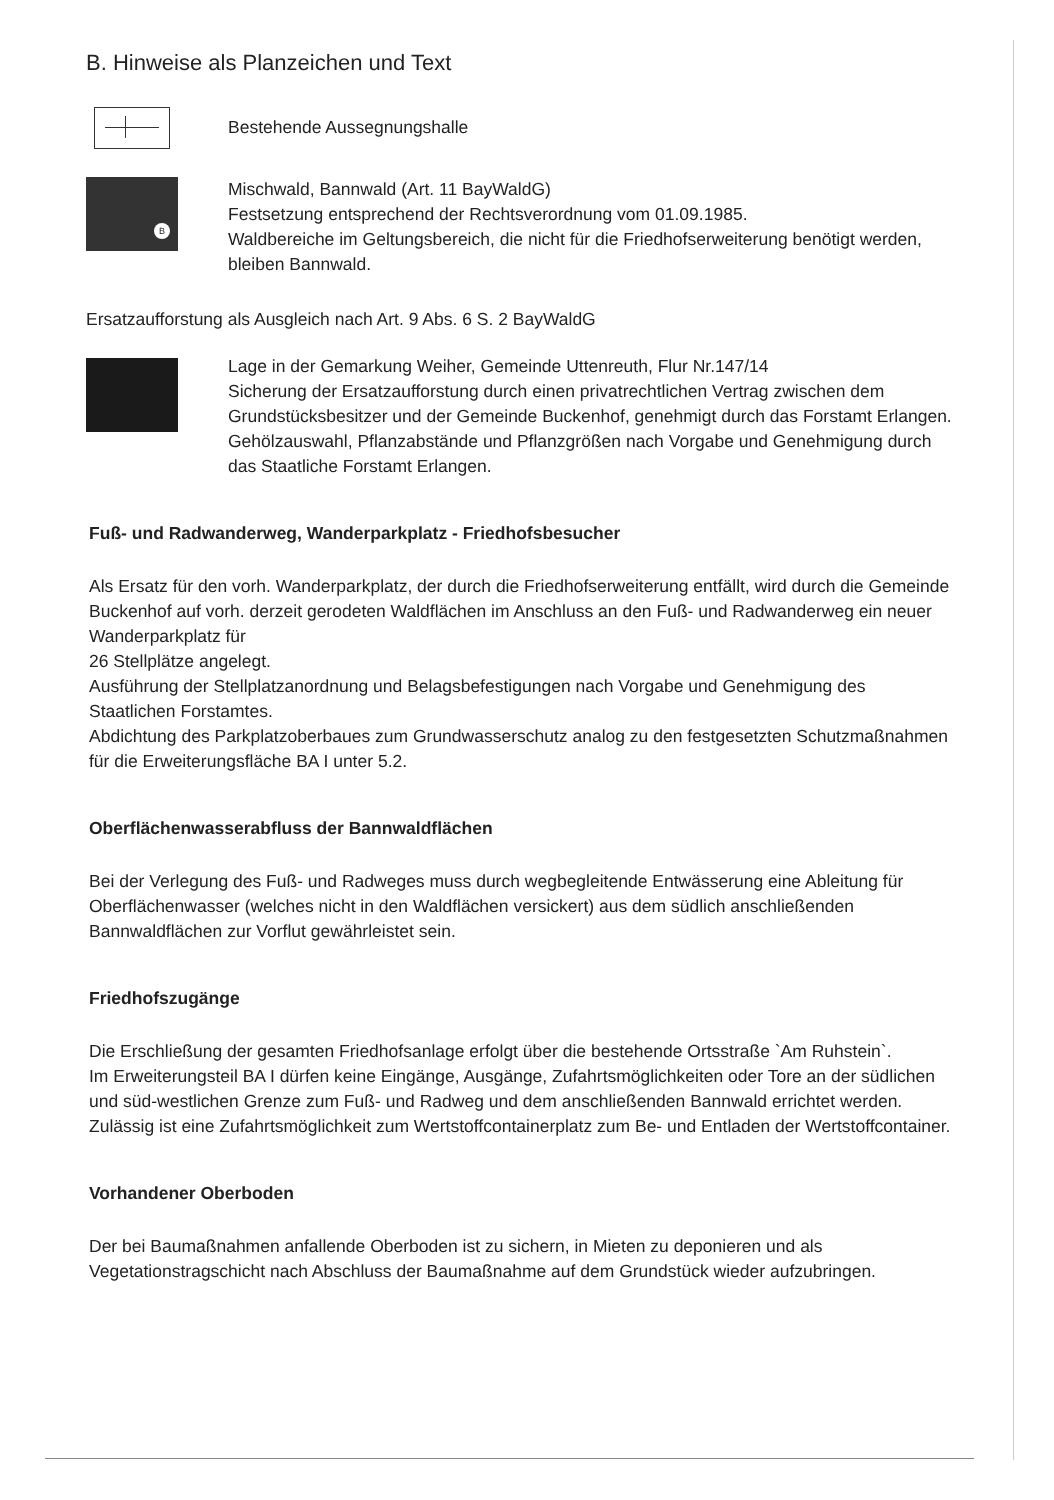B. Hinweise als Planzeichen und Text
Bestehende Aussegnungshalle
B
Mischwald, Bannwald (Art. 11 BayWaldG)
Festsetzung entsprechend der Rechtsverordnung vom 01.09.1985.
Waldbereiche im Geltungsbereich, die nicht für die Friedhofserweiterung benötigt werden, bleiben Bannwald.
Ersatzaufforstung als Ausgleich nach Art. 9 Abs. 6 S. 2 BayWaldG
Lage in der Gemarkung Weiher, Gemeinde Uttenreuth, Flur Nr.147/14
Sicherung der Ersatzaufforstung durch einen privatrechtlichen Vertrag zwischen dem Grundstücksbesitzer und der Gemeinde Buckenhof, genehmigt durch das Forstamt Erlangen.
Gehölzauswahl, Pflanzabstände und Pflanzgrößen nach Vorgabe und Genehmigung durch das Staatliche Forstamt Erlangen.
Fuß- und Radwanderweg, Wanderparkplatz - Friedhofsbesucher
Als Ersatz für den vorh. Wanderparkplatz, der durch die Friedhofserweiterung entfällt, wird durch die Gemeinde Buckenhof auf vorh. derzeit gerodeten Waldflächen im Anschluss an den Fuß- und Radwanderweg ein neuer Wanderparkplatz für
26 Stellplätze angelegt.
Ausführung der Stellplatzanordnung und Belagsbefestigungen nach Vorgabe und Genehmigung des Staatlichen Forstamtes.
Abdichtung des Parkplatzoberbaues zum Grundwasserschutz analog zu den festgesetzten Schutzmaßnahmen für die Erweiterungsfläche BA I unter 5.2.
Oberflächenwasserabfluss der Bannwaldflächen
Bei der Verlegung des Fuß- und Radweges muss durch wegbegleitende Entwässerung eine Ableitung für Oberflächenwasser (welches nicht in den Waldflächen versickert) aus dem südlich anschließenden Bannwaldflächen zur Vorflut gewährleistet sein.
Friedhofszugänge
Die Erschließung der gesamten Friedhofsanlage erfolgt über die bestehende Ortsstraße `Am Ruhstein`.
Im Erweiterungsteil BA I dürfen keine Eingänge, Ausgänge, Zufahrtsmöglichkeiten oder Tore an der südlichen und süd-westlichen Grenze zum Fuß- und Radweg und dem anschließenden Bannwald errichtet werden. Zulässig ist eine Zufahrtsmöglichkeit zum Wertstoffcontainerplatz zum Be- und Entladen der Wertstoffcontainer.
Vorhandener Oberboden
Der bei Baumaßnahmen anfallende Oberboden ist zu sichern, in Mieten zu deponieren und als Vegetationstragschicht nach Abschluss der Baumaßnahme auf dem Grundstück wieder aufzubringen.